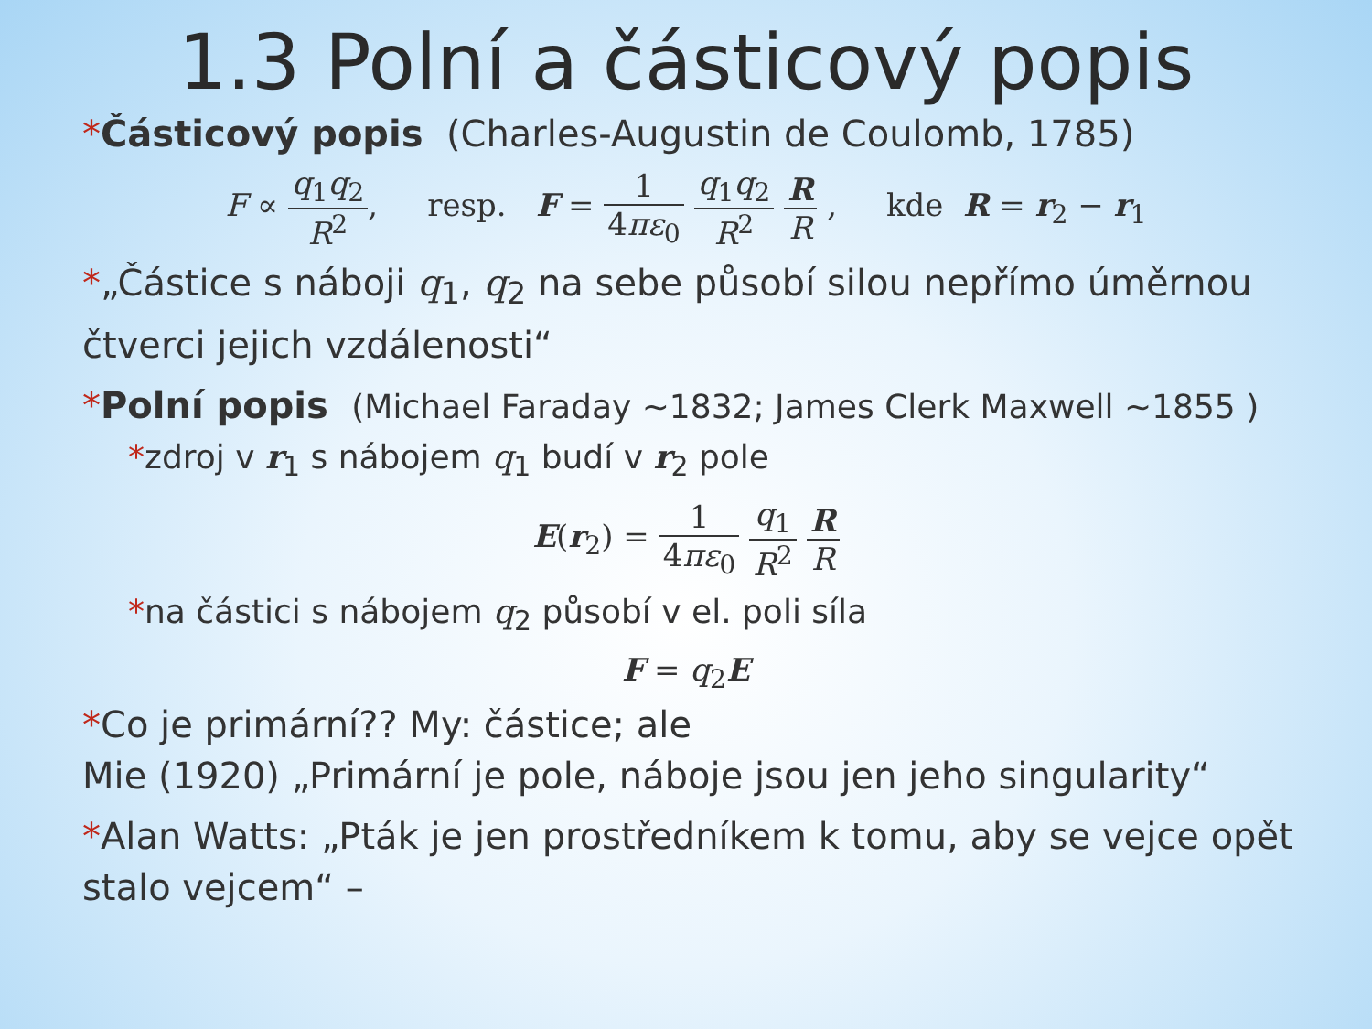1.3 Polní a částicový popis
*Částicový popis (Charles-Augustin de Coulomb, 1785)
F ∝ q<sub>1</sub>q<sub>2</sub> R<sup>2</sup>, resp. F = 1 4πε<sub>0</sub> q<sub>1</sub>q<sub>2</sub> R<sup>2</sup> R R , kde R = r<sub>2</sub> − r<sub>1</sub>
*„Částice s náboji q<sub>1</sub>, q<sub>2</sub> na sebe působí silou nepřímo úměrnou čtverci jejich vzdálenosti“
*Polní popis (Michael Faraday ~1832; James Clerk Maxwell ~1855 )
*zdroj v r<sub>1</sub> s nábojem q<sub>1</sub> budí v r<sub>2</sub> pole
E(r<sub>2</sub>) = 1 4πε<sub>0</sub> q<sub>1</sub> R<sup>2</sup> R R
*na částici s nábojem q<sub>2</sub> působí v el. poli síla
F = q<sub>2</sub>E
*Co je primární?? My: částice; ale
Mie (1920) „Primární je pole, náboje jsou jen jeho singularity“
*Alan Watts: „Pták je jen prostředníkem k tomu, aby se vejce opět stalo vejcem“ –